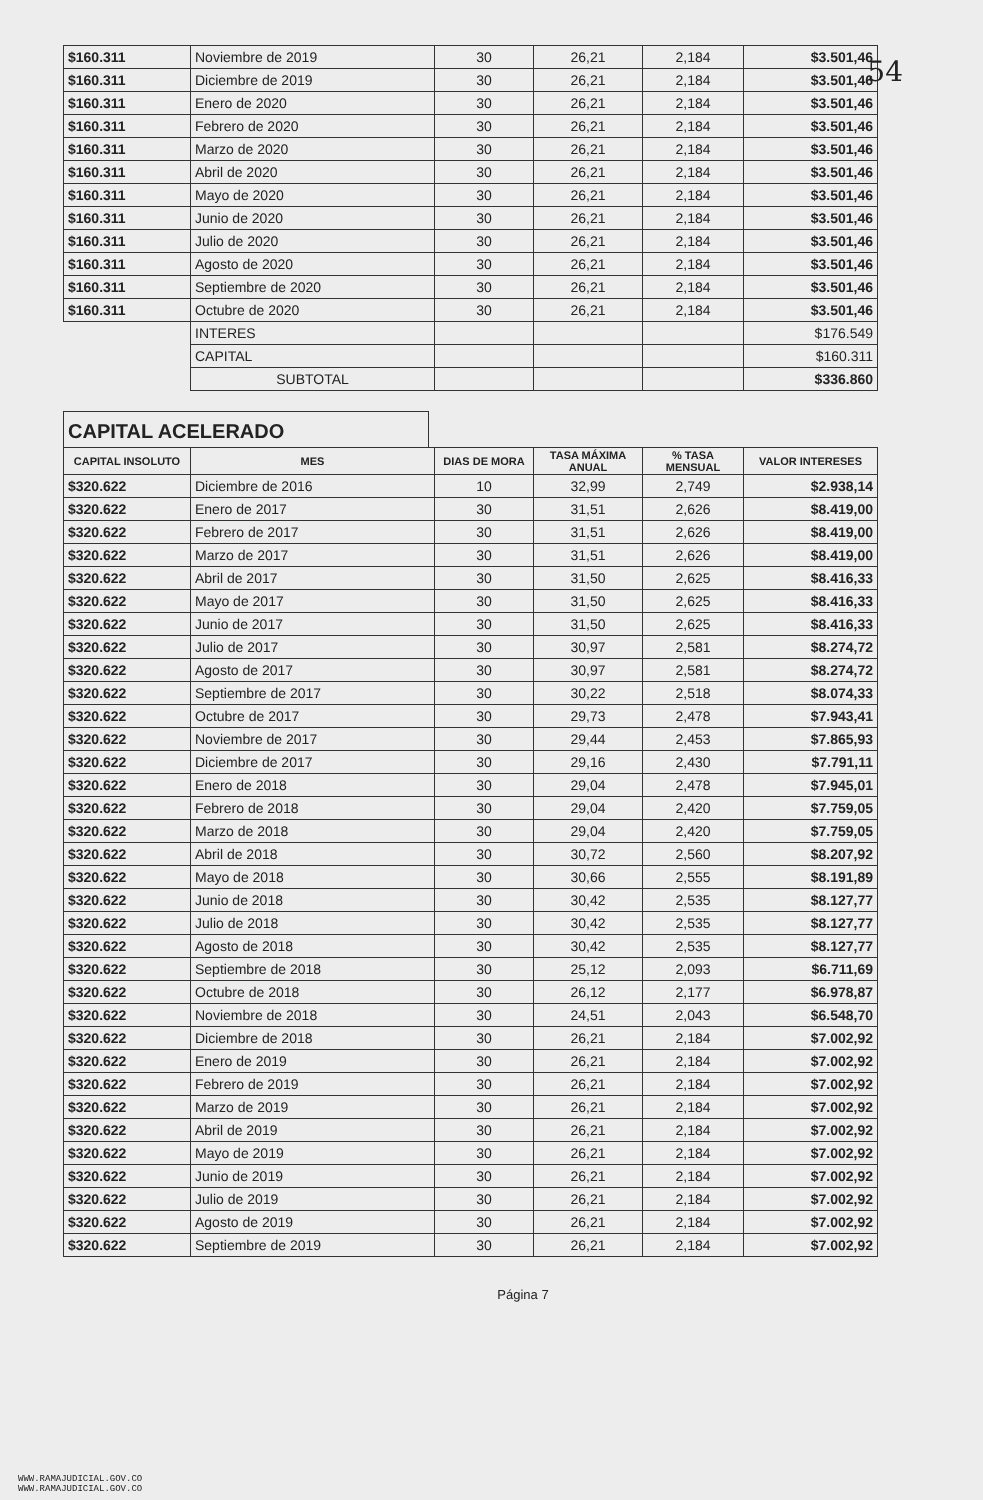54
| $160.311 | Noviembre de 2019 | 30 | 26,21 | 2,184 | $3.501,46 |
| $160.311 | Diciembre de 2019 | 30 | 26,21 | 2,184 | $3.501,46 |
| $160.311 | Enero de 2020 | 30 | 26,21 | 2,184 | $3.501,46 |
| $160.311 | Febrero de 2020 | 30 | 26,21 | 2,184 | $3.501,46 |
| $160.311 | Marzo de 2020 | 30 | 26,21 | 2,184 | $3.501,46 |
| $160.311 | Abril de 2020 | 30 | 26,21 | 2,184 | $3.501,46 |
| $160.311 | Mayo de 2020 | 30 | 26,21 | 2,184 | $3.501,46 |
| $160.311 | Junio de 2020 | 30 | 26,21 | 2,184 | $3.501,46 |
| $160.311 | Julio de 2020 | 30 | 26,21 | 2,184 | $3.501,46 |
| $160.311 | Agosto de 2020 | 30 | 26,21 | 2,184 | $3.501,46 |
| $160.311 | Septiembre de 2020 | 30 | 26,21 | 2,184 | $3.501,46 |
| $160.311 | Octubre de 2020 | 30 | 26,21 | 2,184 | $3.501,46 |
| | INTERES | | | | $176.549 |
| | CAPITAL | | | | $160.311 |
| | SUBTOTAL | | | | $336.860 |
CAPITAL ACELERADO
| CAPITAL INSOLUTO | MES | DIAS DE MORA | TASA MÁXIMA ANUAL | % TASA MENSUAL | VALOR INTERESES |
| --- | --- | --- | --- | --- | --- |
| $320.622 | Diciembre de 2016 | 10 | 32,99 | 2,749 | $2.938,14 |
| $320.622 | Enero de 2017 | 30 | 31,51 | 2,626 | $8.419,00 |
| $320.622 | Febrero de 2017 | 30 | 31,51 | 2,626 | $8.419,00 |
| $320.622 | Marzo de 2017 | 30 | 31,51 | 2,626 | $8.419,00 |
| $320.622 | Abril de 2017 | 30 | 31,50 | 2,625 | $8.416,33 |
| $320.622 | Mayo de 2017 | 30 | 31,50 | 2,625 | $8.416,33 |
| $320.622 | Junio de 2017 | 30 | 31,50 | 2,625 | $8.416,33 |
| $320.622 | Julio de 2017 | 30 | 30,97 | 2,581 | $8.274,72 |
| $320.622 | Agosto de 2017 | 30 | 30,97 | 2,581 | $8.274,72 |
| $320.622 | Septiembre de 2017 | 30 | 30,22 | 2,518 | $8.074,33 |
| $320.622 | Octubre de 2017 | 30 | 29,73 | 2,478 | $7.943,41 |
| $320.622 | Noviembre de 2017 | 30 | 29,44 | 2,453 | $7.865,93 |
| $320.622 | Diciembre de 2017 | 30 | 29,16 | 2,430 | $7.791,11 |
| $320.622 | Enero de 2018 | 30 | 29,04 | 2,478 | $7.945,01 |
| $320.622 | Febrero de 2018 | 30 | 29,04 | 2,420 | $7.759,05 |
| $320.622 | Marzo de 2018 | 30 | 29,04 | 2,420 | $7.759,05 |
| $320.622 | Abril de 2018 | 30 | 30,72 | 2,560 | $8.207,92 |
| $320.622 | Mayo de 2018 | 30 | 30,66 | 2,555 | $8.191,89 |
| $320.622 | Junio de 2018 | 30 | 30,42 | 2,535 | $8.127,77 |
| $320.622 | Julio de 2018 | 30 | 30,42 | 2,535 | $8.127,77 |
| $320.622 | Agosto de 2018 | 30 | 30,42 | 2,535 | $8.127,77 |
| $320.622 | Septiembre de 2018 | 30 | 25,12 | 2,093 | $6.711,69 |
| $320.622 | Octubre de 2018 | 30 | 26,12 | 2,177 | $6.978,87 |
| $320.622 | Noviembre de 2018 | 30 | 24,51 | 2,043 | $6.548,70 |
| $320.622 | Diciembre de 2018 | 30 | 26,21 | 2,184 | $7.002,92 |
| $320.622 | Enero de 2019 | 30 | 26,21 | 2,184 | $7.002,92 |
| $320.622 | Febrero de 2019 | 30 | 26,21 | 2,184 | $7.002,92 |
| $320.622 | Marzo de 2019 | 30 | 26,21 | 2,184 | $7.002,92 |
| $320.622 | Abril de 2019 | 30 | 26,21 | 2,184 | $7.002,92 |
| $320.622 | Mayo de 2019 | 30 | 26,21 | 2,184 | $7.002,92 |
| $320.622 | Junio de 2019 | 30 | 26,21 | 2,184 | $7.002,92 |
| $320.622 | Julio de 2019 | 30 | 26,21 | 2,184 | $7.002,92 |
| $320.622 | Agosto de 2019 | 30 | 26,21 | 2,184 | $7.002,92 |
| $320.622 | Septiembre de 2019 | 30 | 26,21 | 2,184 | $7.002,92 |
Página 7
WWW.RAMAJUDICIAL.GOV.CO
WWW.RAMAJUDICIAL.GOV.CO